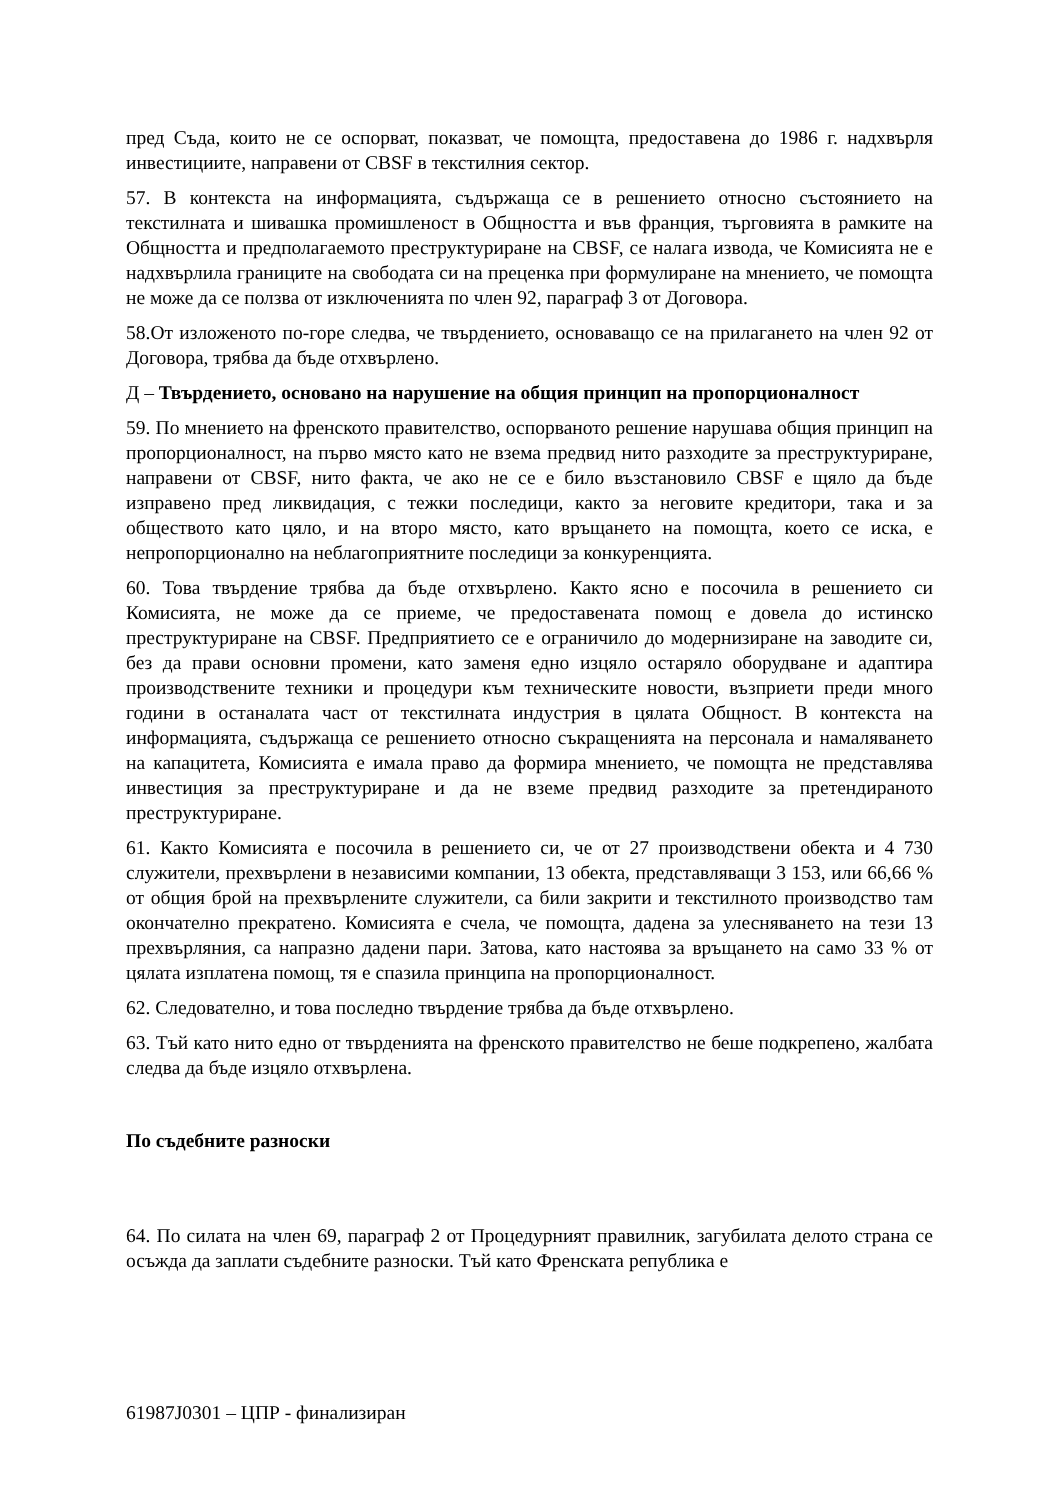пред Съда, които не се оспорват, показват, че помощта, предоставена до 1986 г. надхвърля инвестициите, направени от CBSF в текстилния сектор.
57. В контекста на информацията, съдържаща се в решението относно състоянието на текстилната и шивашка промишленост в Общността и във франция, търговията в рамките на Общността и предполагаемото преструктуриране на CBSF, се налага извода, че Комисията не е надхвърлила границите на свободата си на преценка при формулиране на мнението, че помощта не може да се ползва от изключенията по член 92, параграф 3 от Договора.
58.От изложеното по-горе следва, че твърдението, основаващо се на прилагането на член 92 от Договора, трябва да бъде отхвърлено.
Д – Твърдението, основано на нарушение на общия принцип на пропорционалност
59. По мнението на френското правителство, оспорваното решение нарушава общия принцип на пропорционалност, на първо място като не взема предвид нито разходите за преструктуриране, направени от CBSF, нито факта, че ако не се е било възстановило CBSF е щяло да бъде изправено пред ликвидация, с тежки последици, както за неговите кредитори, така и за обществото като цяло, и на второ място, като връщането на помощта, което се иска, е непропорционално на неблагоприятните последици за конкуренцията.
60. Това твърдение трябва да бъде отхвърлено. Както ясно е посочила в решението си Комисията, не може да се приеме, че предоставената помощ е довела до истинско преструктуриране на CBSF. Предприятието се е ограничило до модернизиране на заводите си, без да прави основни промени, като заменя едно изцяло остаряло оборудване и адаптира производствените техники и процедури към техническите новости, възприети преди много години в останалата част от текстилната индустрия в цялата Общност. В контекста на информацията, съдържаща се решението относно съкращенията на персонала и намаляването на капацитета, Комисията е имала право да формира мнението, че помощта не представлява инвестиция за преструктуриране и да не вземе предвид разходите за претендираното преструктуриране.
61. Както Комисията е посочила в решението си, че от 27 производствени обекта и 4 730 служители, прехвърлени в независими компании, 13 обекта, представляващи 3 153, или 66,66 % от общия брой на прехвърлените служители, са били закрити и текстилното производство там окончателно прекратено. Комисията е счела, че помощта, дадена за улесняването на тези 13 прехвърляния, са напразно дадени пари. Затова, като настоява за връщането на само 33 % от цялата изплатена помощ, тя е спазила принципа на пропорционалност.
62. Следователно, и това последно твърдение трябва да бъде отхвърлено.
63. Тъй като нито едно от твърденията на френското правителство не беше подкрепено, жалбата следва да бъде изцяло отхвърлена.
По съдебните разноски
64. По силата на член 69, параграф 2 от Процедурният правилник, загубилата делото страна се осъжда да заплати съдебните разноски. Тъй като Френската република е
61987J0301 – ЦПР - финализиран